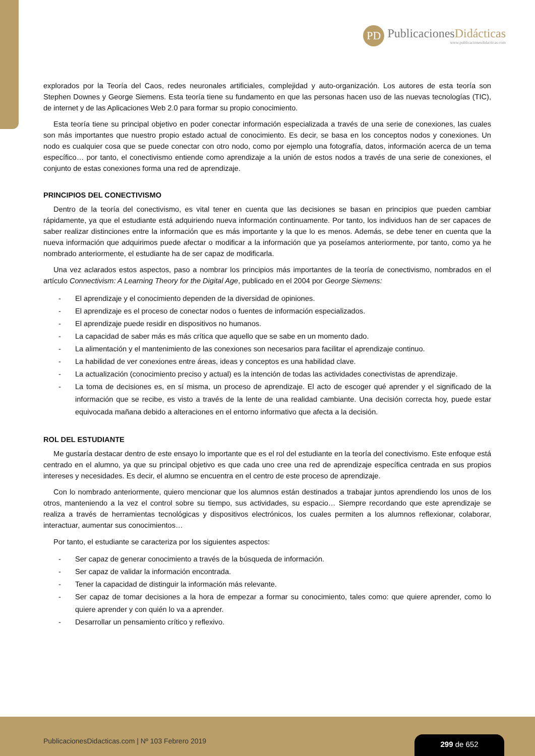PD
PublicacionesDidácticas
www.publicacionesdidacticas.com
explorados por la Teoría del Caos, redes neuronales artificiales, complejidad y auto-organización. Los autores de esta teoría son Stephen Downes y George Siemens. Esta teoría tiene su fundamento en que las personas hacen uso de las nuevas tecnologías (TIC), de internet y de las Aplicaciones Web 2.0 para formar su propio conocimiento.
Esta teoría tiene su principal objetivo en poder conectar información especializada a través de una serie de conexiones, las cuales son más importantes que nuestro propio estado actual de conocimiento. Es decir, se basa en los conceptos nodos y conexiones. Un nodo es cualquier cosa que se puede conectar con otro nodo, como por ejemplo una fotografía, datos, información acerca de un tema específico… por tanto, el conectivismo entiende como aprendizaje a la unión de estos nodos a través de una serie de conexiones, el conjunto de estas conexiones forma una red de aprendizaje.
PRINCIPIOS DEL CONECTIVISMO
Dentro de la teoría del conectivismo, es vital tener en cuenta que las decisiones se basan en principios que pueden cambiar rápidamente, ya que el estudiante está adquiriendo nueva información continuamente. Por tanto, los individuos han de ser capaces de saber realizar distinciones entre la información que es más importante y la que lo es menos. Además, se debe tener en cuenta que la nueva información que adquirimos puede afectar o modificar a la información que ya poseíamos anteriormente, por tanto, como ya he nombrado anteriormente, el estudiante ha de ser capaz de modificarla.
Una vez aclarados estos aspectos, paso a nombrar los principios más importantes de la teoría de conectivismo, nombrados en el artículo Connectivism: A Learning Theory for the Digital Age, publicado en el 2004 por George Siemens:
- El aprendizaje y el conocimiento dependen de la diversidad de opiniones.
- El aprendizaje es el proceso de conectar nodos o fuentes de información especializados.
- El aprendizaje puede residir en dispositivos no humanos.
- La capacidad de saber más es más crítica que aquello que se sabe en un momento dado.
- La alimentación y el mantenimiento de las conexiones son necesarios para facilitar el aprendizaje continuo.
- La habilidad de ver conexiones entre áreas, ideas y conceptos es una habilidad clave.
- La actualización (conocimiento preciso y actual) es la intención de todas las actividades conectivistas de aprendizaje.
- La toma de decisiones es, en sí misma, un proceso de aprendizaje. El acto de escoger qué aprender y el significado de la información que se recibe, es visto a través de la lente de una realidad cambiante. Una decisión correcta hoy, puede estar equivocada mañana debido a alteraciones en el entorno informativo que afecta a la decisión.
ROL DEL ESTUDIANTE
Me gustaría destacar dentro de este ensayo lo importante que es el rol del estudiante en la teoría del conectivismo. Este enfoque está centrado en el alumno, ya que su principal objetivo es que cada uno cree una red de aprendizaje específica centrada en sus propios intereses y necesidades. Es decir, el alumno se encuentra en el centro de este proceso de aprendizaje.
Con lo nombrado anteriormente, quiero mencionar que los alumnos están destinados a trabajar juntos aprendiendo los unos de los otros, manteniendo a la vez el control sobre su tiempo, sus actividades, su espacio… Siempre recordando que este aprendizaje se realiza a través de herramientas tecnológicas y dispositivos electrónicos, los cuales permiten a los alumnos reflexionar, colaborar, interactuar, aumentar sus conocimientos…
Por tanto, el estudiante se caracteriza por los siguientes aspectos:
- Ser capaz de generar conocimiento a través de la búsqueda de información.
- Ser capaz de validar la información encontrada.
- Tener la capacidad de distinguir la información más relevante.
- Ser capaz de tomar decisiones a la hora de empezar a formar su conocimiento, tales como: que quiere aprender, como lo quiere aprender y con quién lo va a aprender.
- Desarrollar un pensamiento crítico y reflexivo.
PublicacionesDidacticas.com | Nº 103 Febrero 2019
299 de 652